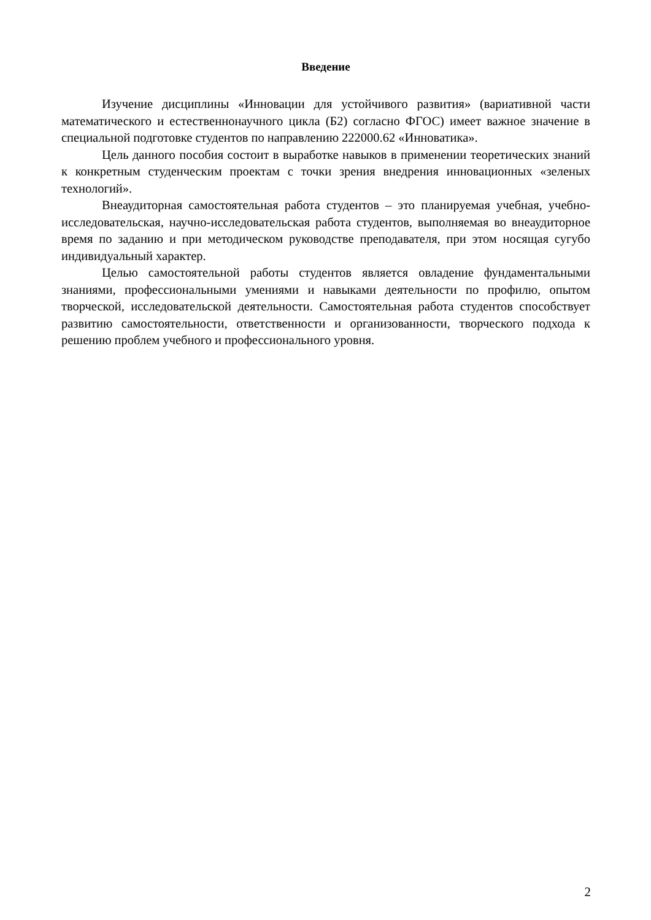Введение
Изучение дисциплины «Инновации для устойчивого развития» (вариативной части математического и естественнонаучного цикла (Б2) согласно ФГОС) имеет важное значение в специальной подготовке студентов по направлению 222000.62 «Инноватика».
Цель данного пособия состоит в выработке навыков в применении теоретических знаний к конкретным студенческим проектам с точки зрения внедрения инновационных «зеленых технологий».
Внеаудиторная самостоятельная работа студентов – это планируемая учебная, учебно-исследовательская, научно-исследовательская работа студентов, выполняемая во внеаудиторное время по заданию и при методическом руководстве преподавателя, при этом носящая сугубо индивидуальный характер.
Целью самостоятельной работы студентов является овладение фундаментальными знаниями, профессиональными умениями и навыками деятельности по профилю, опытом творческой, исследовательской деятельности. Самостоятельная работа студентов способствует развитию самостоятельности, ответственности и организованности, творческого подхода к решению проблем учебного и профессионального уровня.
2